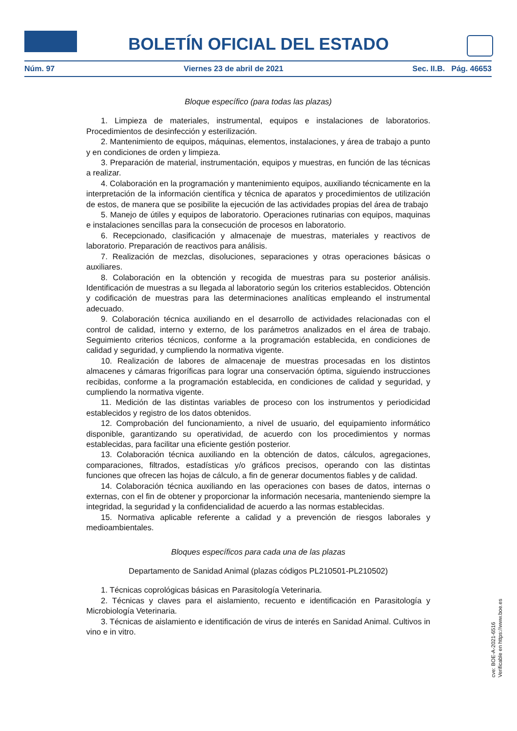BOLETÍN OFICIAL DEL ESTADO
Núm. 97 Viernes 23 de abril de 2021 Sec. II.B. Pág. 46653
Bloque específico (para todas las plazas)
1. Limpieza de materiales, instrumental, equipos e instalaciones de laboratorios. Procedimientos de desinfección y esterilización.
2. Mantenimiento de equipos, máquinas, elementos, instalaciones, y área de trabajo a punto y en condiciones de orden y limpieza.
3. Preparación de material, instrumentación, equipos y muestras, en función de las técnicas a realizar.
4. Colaboración en la programación y mantenimiento equipos, auxiliando técnicamente en la interpretación de la información científica y técnica de aparatos y procedimientos de utilización de estos, de manera que se posibilite la ejecución de las actividades propias del área de trabajo
5. Manejo de útiles y equipos de laboratorio. Operaciones rutinarias con equipos, maquinas e instalaciones sencillas para la consecución de procesos en laboratorio.
6. Recepcionado, clasificación y almacenaje de muestras, materiales y reactivos de laboratorio. Preparación de reactivos para análisis.
7. Realización de mezclas, disoluciones, separaciones y otras operaciones básicas o auxiliares.
8. Colaboración en la obtención y recogida de muestras para su posterior análisis. Identificación de muestras a su llegada al laboratorio según los criterios establecidos. Obtención y codificación de muestras para las determinaciones analíticas empleando el instrumental adecuado.
9. Colaboración técnica auxiliando en el desarrollo de actividades relacionadas con el control de calidad, interno y externo, de los parámetros analizados en el área de trabajo. Seguimiento criterios técnicos, conforme a la programación establecida, en condiciones de calidad y seguridad, y cumpliendo la normativa vigente.
10. Realización de labores de almacenaje de muestras procesadas en los distintos almacenes y cámaras frigoríficas para lograr una conservación óptima, siguiendo instrucciones recibidas, conforme a la programación establecida, en condiciones de calidad y seguridad, y cumpliendo la normativa vigente.
11. Medición de las distintas variables de proceso con los instrumentos y periodicidad establecidos y registro de los datos obtenidos.
12. Comprobación del funcionamiento, a nivel de usuario, del equipamiento informático disponible, garantizando su operatividad, de acuerdo con los procedimientos y normas establecidas, para facilitar una eficiente gestión posterior.
13. Colaboración técnica auxiliando en la obtención de datos, cálculos, agregaciones, comparaciones, filtrados, estadísticas y/o gráficos precisos, operando con las distintas funciones que ofrecen las hojas de cálculo, a fin de generar documentos fiables y de calidad.
14. Colaboración técnica auxiliando en las operaciones con bases de datos, internas o externas, con el fin de obtener y proporcionar la información necesaria, manteniendo siempre la integridad, la seguridad y la confidencialidad de acuerdo a las normas establecidas.
15. Normativa aplicable referente a calidad y a prevención de riesgos laborales y medioambientales.
Bloques específicos para cada una de las plazas
Departamento de Sanidad Animal (plazas códigos PL210501-PL210502)
1. Técnicas coprológicas básicas en Parasitología Veterinaria.
2. Técnicas y claves para el aislamiento, recuento e identificación en Parasitología y Microbiología Veterinaria.
3. Técnicas de aislamiento e identificación de virus de interés en Sanidad Animal. Cultivos in vino e in vitro.
cve: BOE-A-2021-6516
Verificable en https://www.boe.es